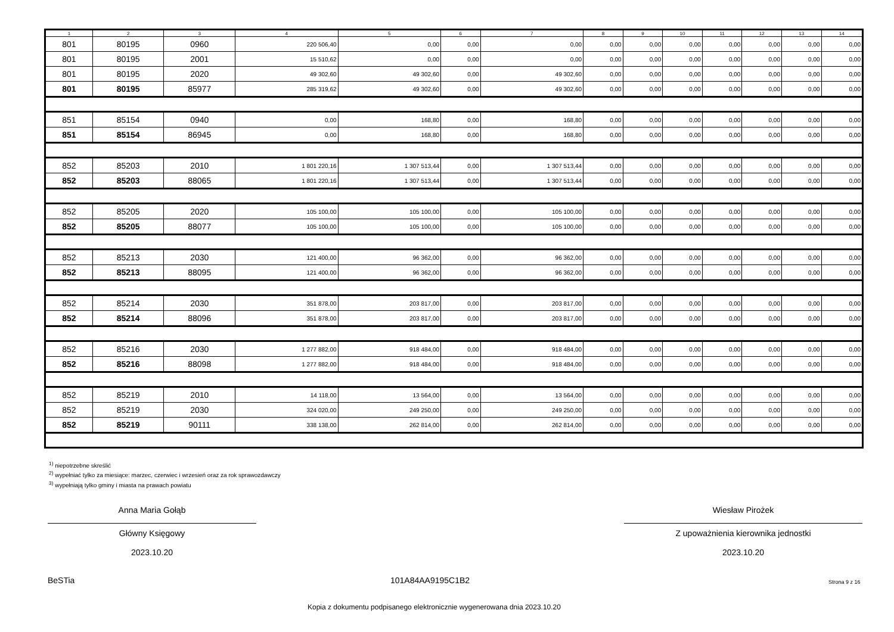| 1 | 2 | 3 | 4 | 5 | 6 | 7 | 8 | 9 | 10 | 11 | 12 | 13 | 14 |
| --- | --- | --- | --- | --- | --- | --- | --- | --- | --- | --- | --- | --- | --- |
| 801 | 80195 | 0960 | 220 506,40 | 0,00 | 0,00 | 0,00 | 0,00 | 0,00 | 0,00 | 0,00 | 0,00 | 0,00 | 0,00 |
| 801 | 80195 | 2001 | 15 510,62 | 0,00 | 0,00 | 0,00 | 0,00 | 0,00 | 0,00 | 0,00 | 0,00 | 0,00 | 0,00 |
| 801 | 80195 | 2020 | 49 302,60 | 49 302,60 | 0,00 | 49 302,60 | 0,00 | 0,00 | 0,00 | 0,00 | 0,00 | 0,00 | 0,00 |
| 801 | 80195 | 85977 | 285 319,62 | 49 302,60 | 0,00 | 49 302,60 | 0,00 | 0,00 | 0,00 | 0,00 | 0,00 | 0,00 | 0,00 |
| 851 | 85154 | 0940 | 0,00 | 168,80 | 0,00 | 168,80 | 0,00 | 0,00 | 0,00 | 0,00 | 0,00 | 0,00 | 0,00 |
| 851 | 85154 | 86945 | 0,00 | 168,80 | 0,00 | 168,80 | 0,00 | 0,00 | 0,00 | 0,00 | 0,00 | 0,00 | 0,00 |
| 852 | 85203 | 2010 | 1 801 220,16 | 1 307 513,44 | 0,00 | 1 307 513,44 | 0,00 | 0,00 | 0,00 | 0,00 | 0,00 | 0,00 | 0,00 |
| 852 | 85203 | 88065 | 1 801 220,16 | 1 307 513,44 | 0,00 | 1 307 513,44 | 0,00 | 0,00 | 0,00 | 0,00 | 0,00 | 0,00 | 0,00 |
| 852 | 85205 | 2020 | 105 100,00 | 105 100,00 | 0,00 | 105 100,00 | 0,00 | 0,00 | 0,00 | 0,00 | 0,00 | 0,00 | 0,00 |
| 852 | 85205 | 88077 | 105 100,00 | 105 100,00 | 0,00 | 105 100,00 | 0,00 | 0,00 | 0,00 | 0,00 | 0,00 | 0,00 | 0,00 |
| 852 | 85213 | 2030 | 121 400,00 | 96 362,00 | 0,00 | 96 362,00 | 0,00 | 0,00 | 0,00 | 0,00 | 0,00 | 0,00 | 0,00 |
| 852 | 85213 | 88095 | 121 400,00 | 96 362,00 | 0,00 | 96 362,00 | 0,00 | 0,00 | 0,00 | 0,00 | 0,00 | 0,00 | 0,00 |
| 852 | 85214 | 2030 | 351 878,00 | 203 817,00 | 0,00 | 203 817,00 | 0,00 | 0,00 | 0,00 | 0,00 | 0,00 | 0,00 | 0,00 |
| 852 | 85214 | 88096 | 351 878,00 | 203 817,00 | 0,00 | 203 817,00 | 0,00 | 0,00 | 0,00 | 0,00 | 0,00 | 0,00 | 0,00 |
| 852 | 85216 | 2030 | 1 277 882,00 | 918 484,00 | 0,00 | 918 484,00 | 0,00 | 0,00 | 0,00 | 0,00 | 0,00 | 0,00 | 0,00 |
| 852 | 85216 | 88098 | 1 277 882,00 | 918 484,00 | 0,00 | 918 484,00 | 0,00 | 0,00 | 0,00 | 0,00 | 0,00 | 0,00 | 0,00 |
| 852 | 85219 | 2010 | 14 118,00 | 13 564,00 | 0,00 | 13 564,00 | 0,00 | 0,00 | 0,00 | 0,00 | 0,00 | 0,00 | 0,00 |
| 852 | 85219 | 2030 | 324 020,00 | 249 250,00 | 0,00 | 249 250,00 | 0,00 | 0,00 | 0,00 | 0,00 | 0,00 | 0,00 | 0,00 |
| 852 | 85219 | 90111 | 338 138,00 | 262 814,00 | 0,00 | 262 814,00 | 0,00 | 0,00 | 0,00 | 0,00 | 0,00 | 0,00 | 0,00 |
<sup>1)</sup> niepotrzebne skreślić
<sup>2)</sup> wypełniać tylko za miesiące: marzec, czerwiec i wrzesień oraz za rok sprawozdawczy
<sup>3)</sup> wypełniają tylko gminy i miasta na prawach powiatu
Anna Maria Gołąb
Główny Księgowy
2023.10.20
Wiesław Pirożek
Z upoważnienia kierownika jednostki
2023.10.20
BeSTia 101A84AA9195C1B2 Strona 9 z 16
Kopia z dokumentu podpisanego elektronicznie wygenerowana dnia 2023.10.20